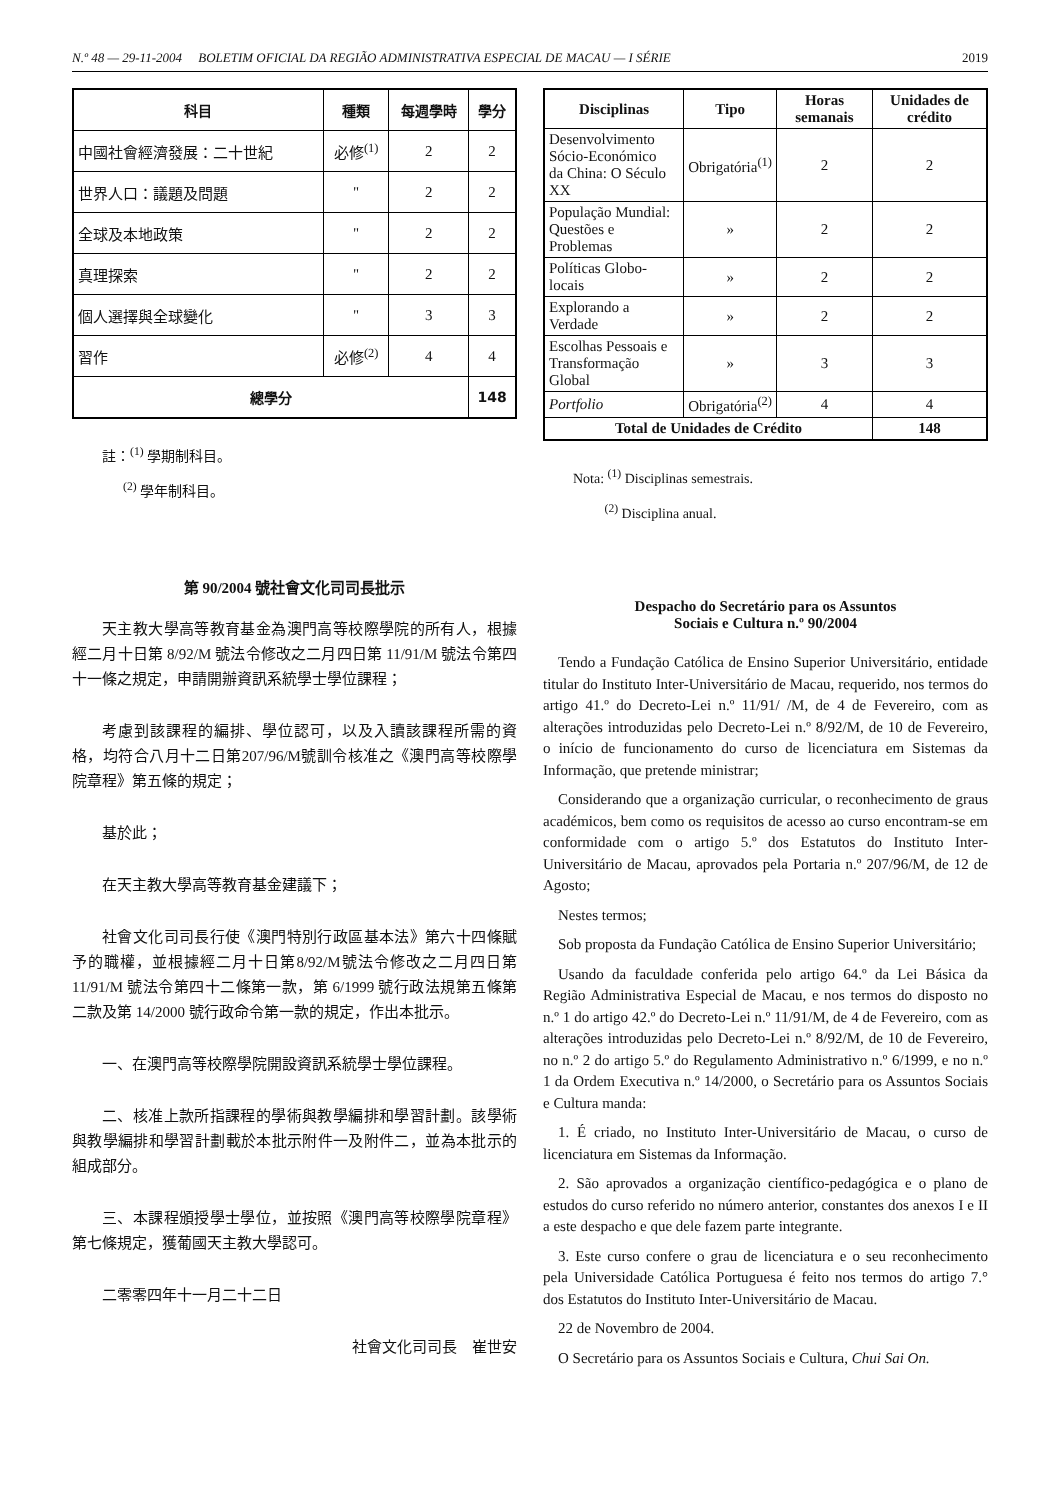N.º 48 — 29-11-2004 BOLETIM OFICIAL DA REGIÃO ADMINISTRATIVA ESPECIAL DE MACAU — I SÉRIE 2019
| 科目 | 種類 | 每週學時 | 學分 |
| --- | --- | --- | --- |
| 中國社會經濟發展：二十世紀 | 必修<sup>(1)</sup> | 2 | 2 |
| 世界人口：議題及問題 | " | 2 | 2 |
| 全球及本地政策 | " | 2 | 2 |
| 真理探索 | " | 2 | 2 |
| 個人選擇與全球變化 | " | 3 | 3 |
| 習作 | 必修<sup>(2)</sup> | 4 | 4 |
| 總學分 | | | 148 |
註：<sup>(1)</sup> 學期制科目。
<sup>(2)</sup> 學年制科目。
第 90/2004 號社會文化司司長批示
天主教大學高等教育基金為澳門高等校際學院的所有人，根據經二月十日第 8/92/M 號法令修改之二月四日第 11/91/M 號法令第四十一條之規定，申請開辦資訊系統學士學位課程；
考慮到該課程的編排、學位認可，以及入讀該課程所需的資格，均符合八月十二日第207/96/M號訓令核准之《澳門高等校際學院章程》第五條的規定；
基於此；
在天主教大學高等教育基金建議下；
社會文化司司長行使《澳門特別行政區基本法》第六十四條賦予的職權，並根據經二月十日第8/92/M號法令修改之二月四日第 11/91/M 號法令第四十二條第一款，第 6/1999 號行政法規第五條第二款及第 14/2000 號行政命令第一款的規定，作出本批示。
一、在澳門高等校際學院開設資訊系統學士學位課程。
二、核准上款所指課程的學術與教學編排和學習計劃。該學術與教學編排和學習計劃載於本批示附件一及附件二，並為本批示的組成部分。
三、本課程頒授學士學位，並按照《澳門高等校際學院章程》第七條規定，獲葡國天主教大學認可。
二零零四年十一月二十二日
社會文化司司長　崔世安
| Disciplinas | Tipo | Horas semanais | Unidades de crédito |
| --- | --- | --- | --- |
| Desenvolvimento Sócio-Económico da China: O Século XX | Obrigatória<sup>(1)</sup> | 2 | 2 |
| População Mundial: Questões e Problemas | » | 2 | 2 |
| Políticas Globo-locais | » | 2 | 2 |
| Explorando a Verdade | » | 2 | 2 |
| Escolhas Pessoais e Transformação Global | » | 3 | 3 |
| Portfolio | Obrigatória<sup>(2)</sup> | 4 | 4 |
| Total de Unidades de Crédito | | | 148 |
Nota: <sup>(1)</sup> Disciplinas semestrais.
<sup>(2)</sup> Disciplina anual.
Despacho do Secretário para os Assuntos
Sociais e Cultura n.º 90/2004
Tendo a Fundação Católica de Ensino Superior Universitário, entidade titular do Instituto Inter-Universitário de Macau, requerido, nos termos do artigo 41.º do Decreto-Lei n.º 11/91/ /M, de 4 de Fevereiro, com as alterações introduzidas pelo Decreto-Lei n.º 8/92/M, de 10 de Fevereiro, o início de funcionamento do curso de licenciatura em Sistemas da Informação, que pretende ministrar;
Considerando que a organização curricular, o reconhecimento de graus académicos, bem como os requisitos de acesso ao curso encontram-se em conformidade com o artigo 5.º dos Estatutos do Instituto Inter-Universitário de Macau, aprovados pela Portaria n.º 207/96/M, de 12 de Agosto;
Nestes termos;
Sob proposta da Fundação Católica de Ensino Superior Universitário;
Usando da faculdade conferida pelo artigo 64.º da Lei Básica da Região Administrativa Especial de Macau, e nos termos do disposto no n.º 1 do artigo 42.º do Decreto-Lei n.º 11/91/M, de 4 de Fevereiro, com as alterações introduzidas pelo Decreto-Lei n.º 8/92/M, de 10 de Fevereiro, no n.º 2 do artigo 5.º do Regulamento Administrativo n.º 6/1999, e no n.º 1 da Ordem Executiva n.º 14/2000, o Secretário para os Assuntos Sociais e Cultura manda:
1. É criado, no Instituto Inter-Universitário de Macau, o curso de licenciatura em Sistemas da Informação.
2. São aprovados a organização científico-pedagógica e o plano de estudos do curso referido no número anterior, constantes dos anexos I e II a este despacho e que dele fazem parte integrante.
3. Este curso confere o grau de licenciatura e o seu reconhecimento pela Universidade Católica Portuguesa é feito nos termos do artigo 7.° dos Estatutos do Instituto Inter-Universitário de Macau.
22 de Novembro de 2004.
O Secretário para os Assuntos Sociais e Cultura, Chui Sai On.